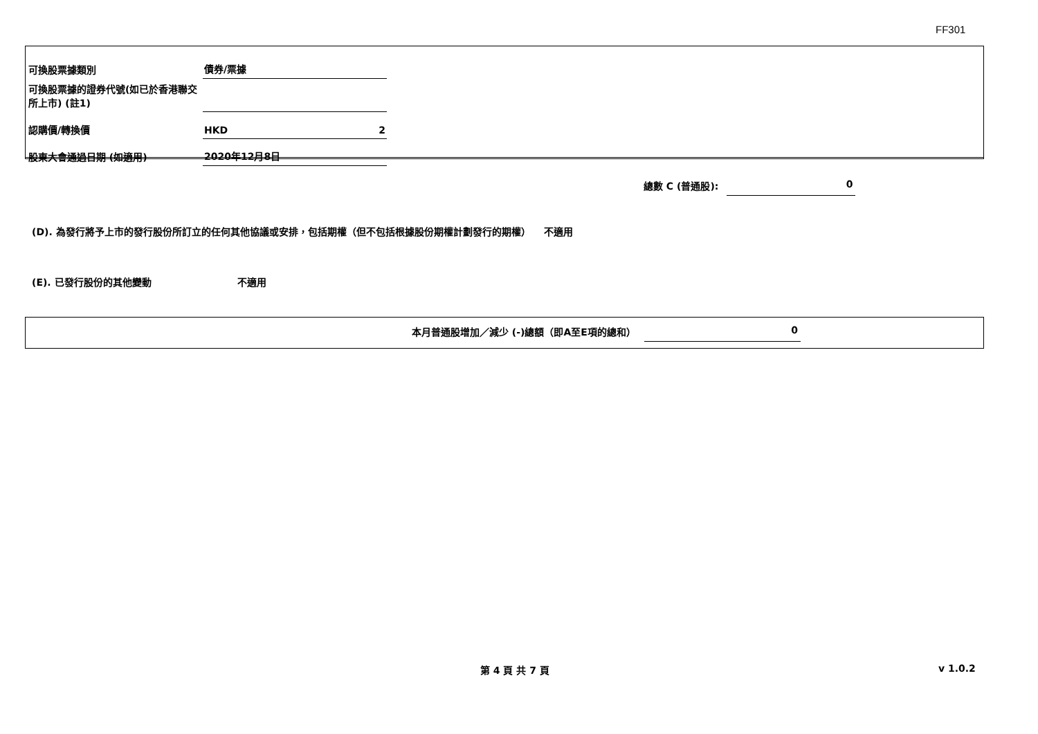FF301
| 可換股票據類別 | 債券/票據 | |
| 可換股票據的證券代號(如已於香港聯交所上市) (註1) | | |
| 認購價/轉換價 | HKD | 2 |
| 股東大會通過日期 (如適用) | 2020年12月8日 | |
總數 C (普通股): 0
(D). 為發行將予上市的發行股份所訂立的任何其他協議或安排，包括期權（但不包括根據股份期權計劃發行的期權） 不適用
(E). 已發行股份的其他變動 不適用
本月普通股增加／減少 (-)總額（即A至E項的總和） 0
第 4 頁 共 7 頁 v 1.0.2